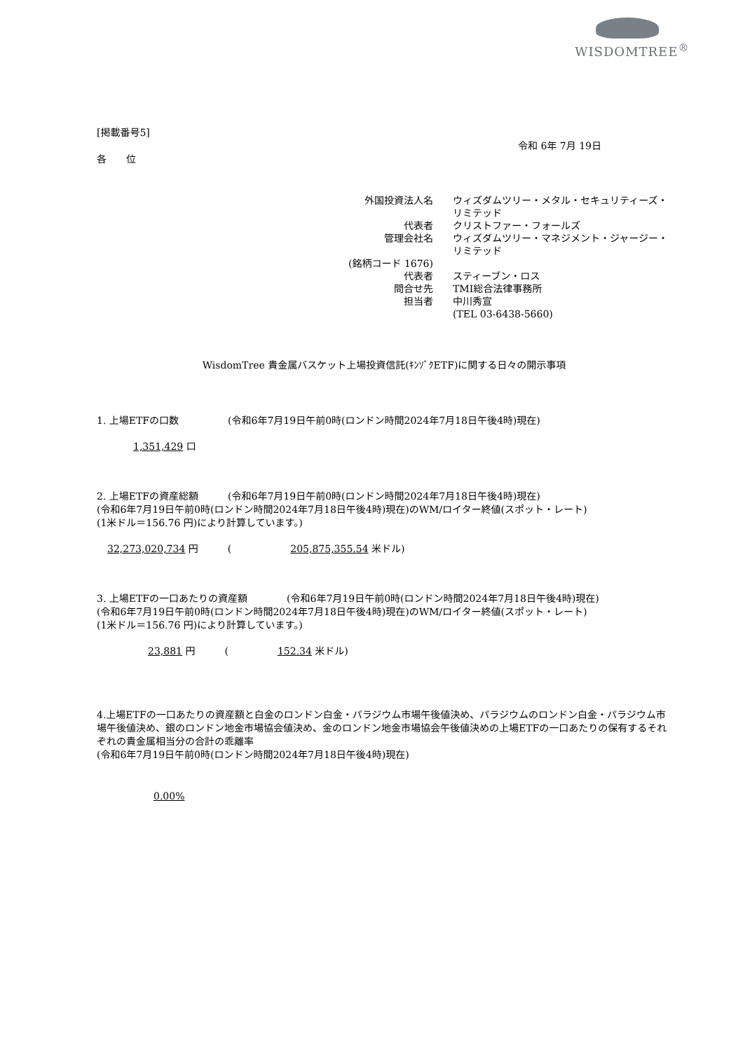WISDOMTREE<sup>®</sup>
[掲載番号5]
令和 6年 7月 19日
各　　位
| 外国投資法人名 | ウィズダムツリー・メタル・セキュリティーズ・リミテッド |
| 代表者 | クリストファー・フォールズ |
| 管理会社名 | ウィズダムツリー・マネジメント・ジャージー・リミテッド |
| (銘柄コード 1676) | |
| 代表者 | スティーブン・ロス |
| 問合せ先 | TMI総合法律事務所 |
| 担当者 | 中川秀宣 |
| | (TEL 03-6438-5660) |
WisdomTree 貴金属バスケット上場投資信託(ｷﾝｿﾞｸETF)に関する日々の開示事項
1. 上場ETFの口数　　　　　(令和6年7月19日午前0時(ロンドン時間2024年7月18日午後4時)現在)
1,351,429 口
2. 上場ETFの資産総額　　　(令和6年7月19日午前0時(ロンドン時間2024年7月18日午後4時)現在)
(令和6年7月19日午前0時(ロンドン時間2024年7月18日午後4時)現在)のWM/ロイター終値(スポット・レート)
(1米ドル＝156.76 円)により計算しています。)
32,273,020,734 円　　　(　　　　　　205,875,355.54 米ドル)
3. 上場ETFの一口あたりの資産額　　　　(令和6年7月19日午前0時(ロンドン時間2024年7月18日午後4時)現在)
(令和6年7月19日午前0時(ロンドン時間2024年7月18日午後4時)現在)のWM/ロイター終値(スポット・レート)
(1米ドル＝156.76 円)により計算しています。)
23,881 円　　　(　　　　　152.34 米ドル)
4.上場ETFの一口あたりの資産額と白金のロンドン白金・パラジウム市場午後値決め、パラジウムのロンドン白金・パラジウム市場午後値決め、銀のロンドン地金市場協会値決め、金のロンドン地金市場協会午後値決めの上場ETFの一口あたりの保有するそれぞれの貴金属相当分の合計の乖離率
(令和6年7月19日午前0時(ロンドン時間2024年7月18日午後4時)現在)
0.00%